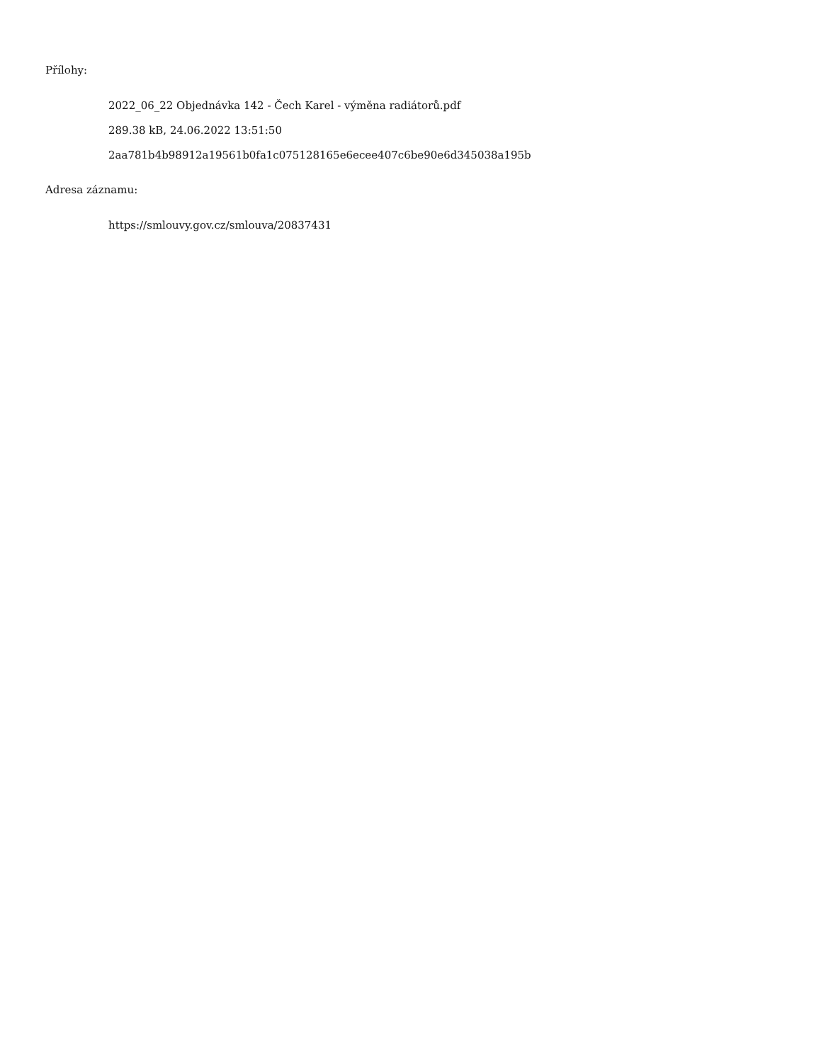Přílohy:
2022_06_22 Objednávka 142 - Čech Karel - výměna radiátorů.pdf
289.38 kB, 24.06.2022 13:51:50
2aa781b4b98912a19561b0fa1c075128165e6ecee407c6be90e6d345038a195b
Adresa záznamu:
https://smlouvy.gov.cz/smlouva/20837431